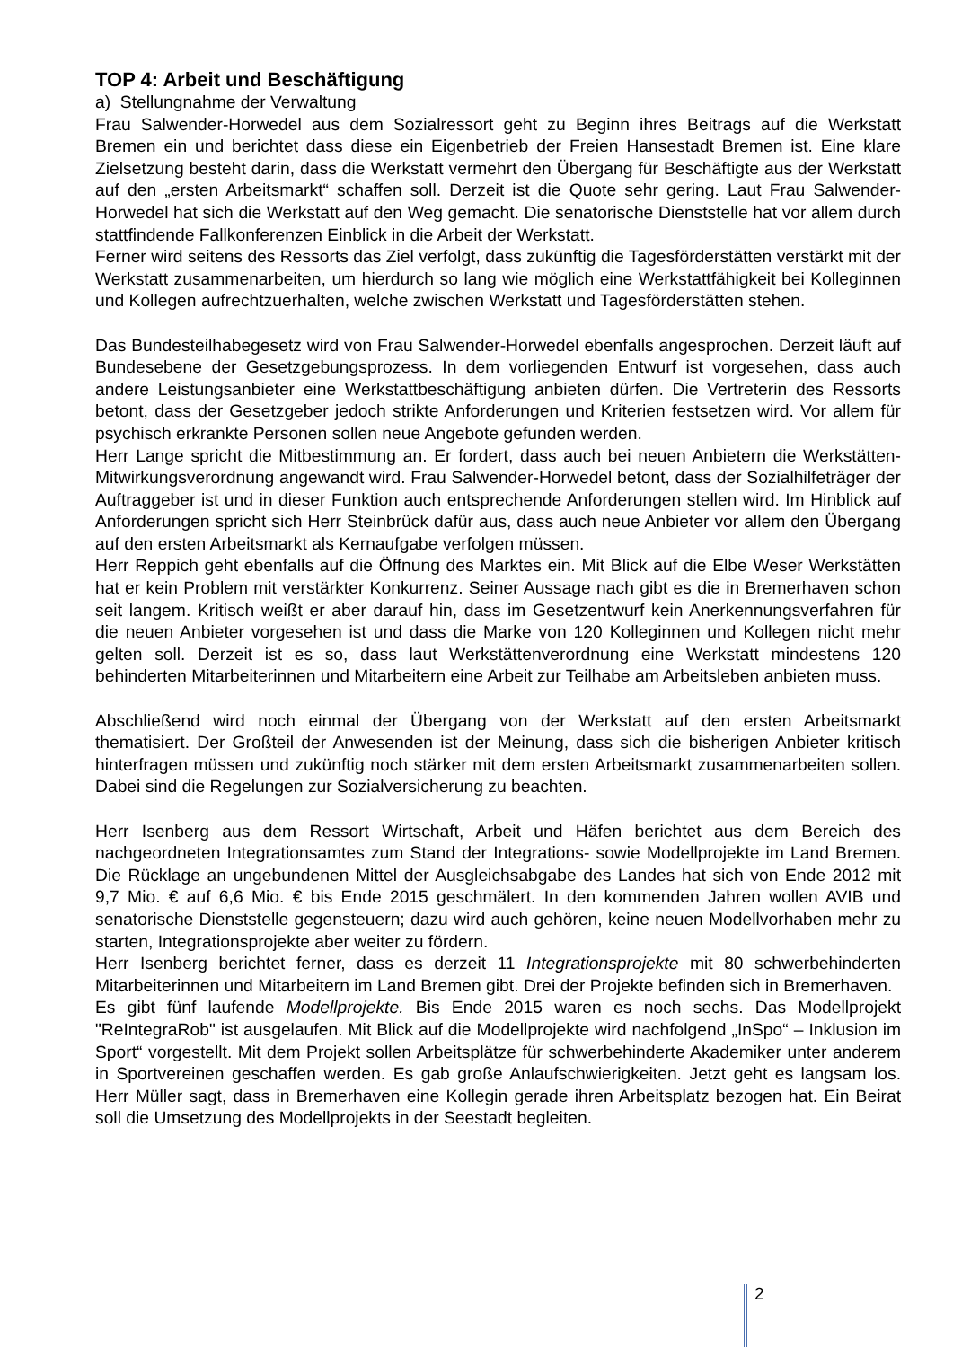TOP 4: Arbeit und Beschäftigung
a) Stellungnahme der Verwaltung
Frau Salwender-Horwedel aus dem Sozialressort geht zu Beginn ihres Beitrags auf die Werkstatt Bremen ein und berichtet dass diese ein Eigenbetrieb der Freien Hansestadt Bremen ist. Eine klare Zielsetzung besteht darin, dass die Werkstatt vermehrt den Übergang für Beschäftigte aus der Werkstatt auf den „ersten Arbeitsmarkt“ schaffen soll. Derzeit ist die Quote sehr gering. Laut Frau Salwender-Horwedel hat sich die Werkstatt auf den Weg gemacht. Die senatorische Dienststelle hat vor allem durch stattfindende Fallkonferenzen Einblick in die Arbeit der Werkstatt.
Ferner wird seitens des Ressorts das Ziel verfolgt, dass zukünftig die Tagesförderstätten verstärkt mit der Werkstatt zusammenarbeiten, um hierdurch so lang wie möglich eine Werkstattfähigkeit bei Kolleginnen und Kollegen aufrechtzuerhalten, welche zwischen Werkstatt und Tagesförderstätten stehen.
Das Bundesteilhabegesetz wird von Frau Salwender-Horwedel ebenfalls angesprochen. Derzeit läuft auf Bundesebene der Gesetzgebungsprozess. In dem vorliegenden Entwurf ist vorgesehen, dass auch andere Leistungsanbieter eine Werkstattbeschäftigung anbieten dürfen. Die Vertreterin des Ressorts betont, dass der Gesetzgeber jedoch strikte Anforderungen und Kriterien festsetzen wird. Vor allem für psychisch erkrankte Personen sollen neue Angebote gefunden werden.
Herr Lange spricht die Mitbestimmung an. Er fordert, dass auch bei neuen Anbietern die Werkstätten-Mitwirkungsverordnung angewandt wird. Frau Salwender-Horwedel betont, dass der Sozialhilfeträger der Auftraggeber ist und in dieser Funktion auch entsprechende Anforderungen stellen wird. Im Hinblick auf Anforderungen spricht sich Herr Steinbrück dafür aus, dass auch neue Anbieter vor allem den Übergang auf den ersten Arbeitsmarkt als Kernaufgabe verfolgen müssen.
Herr Reppich geht ebenfalls auf die Öffnung des Marktes ein. Mit Blick auf die Elbe Weser Werkstätten hat er kein Problem mit verstärkter Konkurrenz. Seiner Aussage nach gibt es die in Bremerhaven schon seit langem. Kritisch weißt er aber darauf hin, dass im Gesetzentwurf kein Anerkennungsverfahren für die neuen Anbieter vorgesehen ist und dass die Marke von 120 Kolleginnen und Kollegen nicht mehr gelten soll. Derzeit ist es so, dass laut Werkstättenverordnung eine Werkstatt mindestens 120 behinderten Mitarbeiterinnen und Mitarbeitern eine Arbeit zur Teilhabe am Arbeitsleben anbieten muss.
Abschließend wird noch einmal der Übergang von der Werkstatt auf den ersten Arbeitsmarkt thematisiert. Der Großteil der Anwesenden ist der Meinung, dass sich die bisherigen Anbieter kritisch hinterfragen müssen und zukünftig noch stärker mit dem ersten Arbeitsmarkt zusammenarbeiten sollen. Dabei sind die Regelungen zur Sozialversicherung zu beachten.
Herr Isenberg aus dem Ressort Wirtschaft, Arbeit und Häfen berichtet aus dem Bereich des nachgeordneten Integrationsamtes zum Stand der Integrations- sowie Modellprojekte im Land Bremen. Die Rücklage an ungebundenen Mittel der Ausgleichsabgabe des Landes hat sich von Ende 2012 mit 9,7 Mio. € auf 6,6 Mio. € bis Ende 2015 geschmälert. In den kommenden Jahren wollen AVIB und senatorische Dienststelle gegensteuern; dazu wird auch gehören, keine neuen Modellvorhaben mehr zu starten, Integrationsprojekte aber weiter zu fördern.
Herr Isenberg berichtet ferner, dass es derzeit 11 Integrationsprojekte mit 80 schwerbehinderten Mitarbeiterinnen und Mitarbeitern im Land Bremen gibt. Drei der Projekte befinden sich in Bremerhaven.
Es gibt fünf laufende Modellprojekte. Bis Ende 2015 waren es noch sechs. Das Modellprojekt "ReIntegraRob" ist ausgelaufen. Mit Blick auf die Modellprojekte wird nachfolgend „InSpo“ – Inklusion im Sport“ vorgestellt. Mit dem Projekt sollen Arbeitsplätze für schwerbehinderte Akademiker unter anderem in Sportvereinen geschaffen werden. Es gab große Anlaufschwierigkeiten. Jetzt geht es langsam los. Herr Müller sagt, dass in Bremerhaven eine Kollegin gerade ihren Arbeitsplatz bezogen hat. Ein Beirat soll die Umsetzung des Modellprojekts in der Seestadt begleiten.
2